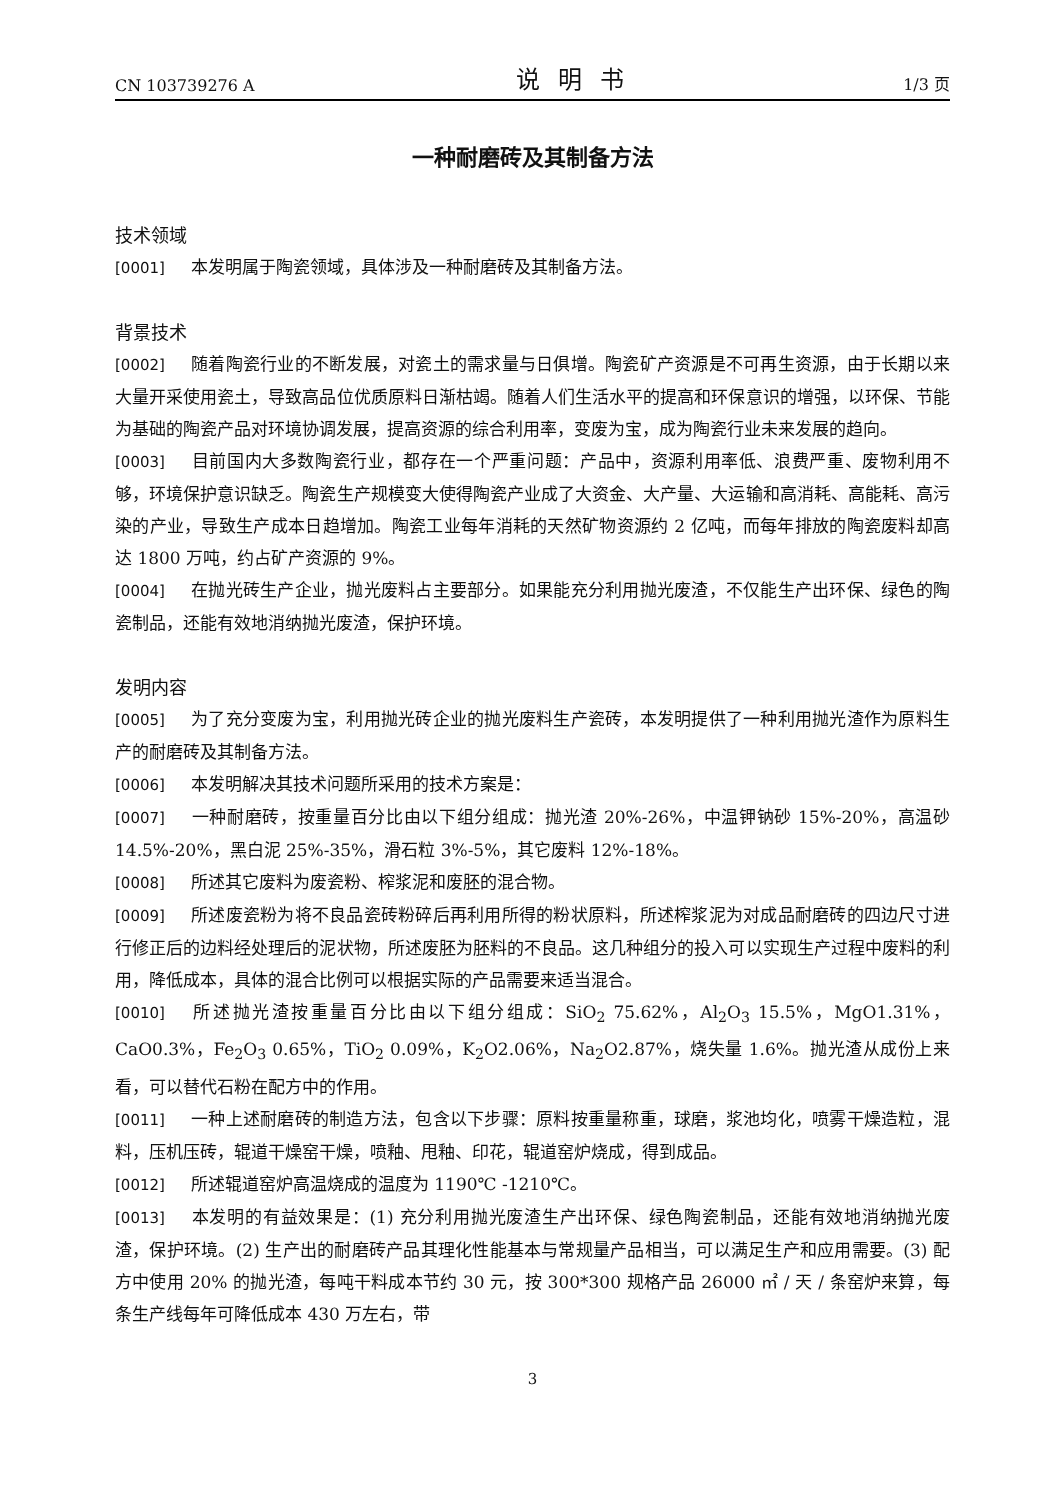CN 103739276 A 说明书 1/3 页
一种耐磨砖及其制备方法
技术领域
[0001] 本发明属于陶瓷领域，具体涉及一种耐磨砖及其制备方法。
背景技术
[0002] 随着陶瓷行业的不断发展，对瓷土的需求量与日俱增。陶瓷矿产资源是不可再生资源，由于长期以来大量开采使用瓷土，导致高品位优质原料日渐枯竭。随着人们生活水平的提高和环保意识的增强，以环保、节能为基础的陶瓷产品对环境协调发展，提高资源的综合利用率，变废为宝，成为陶瓷行业未来发展的趋向。
[0003] 目前国内大多数陶瓷行业，都存在一个严重问题：产品中，资源利用率低、浪费严重、废物利用不够，环境保护意识缺乏。陶瓷生产规模变大使得陶瓷产业成了大资金、大产量、大运输和高消耗、高能耗、高污染的产业，导致生产成本日趋增加。陶瓷工业每年消耗的天然矿物资源约 2 亿吨，而每年排放的陶瓷废料却高达 1800 万吨，约占矿产资源的 9%。
[0004] 在抛光砖生产企业，抛光废料占主要部分。如果能充分利用抛光废渣，不仅能生产出环保、绿色的陶瓷制品，还能有效地消纳抛光废渣，保护环境。
发明内容
[0005] 为了充分变废为宝，利用抛光砖企业的抛光废料生产瓷砖，本发明提供了一种利用抛光渣作为原料生产的耐磨砖及其制备方法。
[0006] 本发明解决其技术问题所采用的技术方案是：
[0007] 一种耐磨砖，按重量百分比由以下组分组成：抛光渣 20%-26%，中温钾钠砂 15%-20%，高温砂 14.5%-20%，黑白泥 25%-35%，滑石粒 3%-5%，其它废料 12%-18%。
[0008] 所述其它废料为废瓷粉、榨浆泥和废胚的混合物。
[0009] 所述废瓷粉为将不良品瓷砖粉碎后再利用所得的粉状原料，所述榨浆泥为对成品耐磨砖的四边尺寸进行修正后的边料经处理后的泥状物，所述废胚为胚料的不良品。这几种组分的投入可以实现生产过程中废料的利用，降低成本，具体的混合比例可以根据实际的产品需要来适当混合。
[0010] 所述抛光渣按重量百分比由以下组分组成：SiO<sub>2</sub> 75.62%，Al<sub>2</sub>O<sub>3</sub> 15.5%，MgO1.31%，CaO0.3%，Fe<sub>2</sub>O<sub>3</sub> 0.65%，TiO<sub>2</sub> 0.09%，K<sub>2</sub>O2.06%，Na<sub>2</sub>O2.87%，烧失量 1.6%。抛光渣从成份上来看，可以替代石粉在配方中的作用。
[0011] 一种上述耐磨砖的制造方法，包含以下步骤：原料按重量称重，球磨，浆池均化，喷雾干燥造粒，混料，压机压砖，辊道干燥窑干燥，喷釉、甩釉、印花，辊道窑炉烧成，得到成品。
[0012] 所述辊道窑炉高温烧成的温度为 1190℃ -1210℃。
[0013] 本发明的有益效果是：(1) 充分利用抛光废渣生产出环保、绿色陶瓷制品，还能有效地消纳抛光废渣，保护环境。(2) 生产出的耐磨砖产品其理化性能基本与常规量产品相当，可以满足生产和应用需要。(3) 配方中使用 20% 的抛光渣，每吨干料成本节约 30 元，按 300*300 规格产品 26000 ㎡ / 天 / 条窑炉来算，每条生产线每年可降低成本 430 万左右，带
3